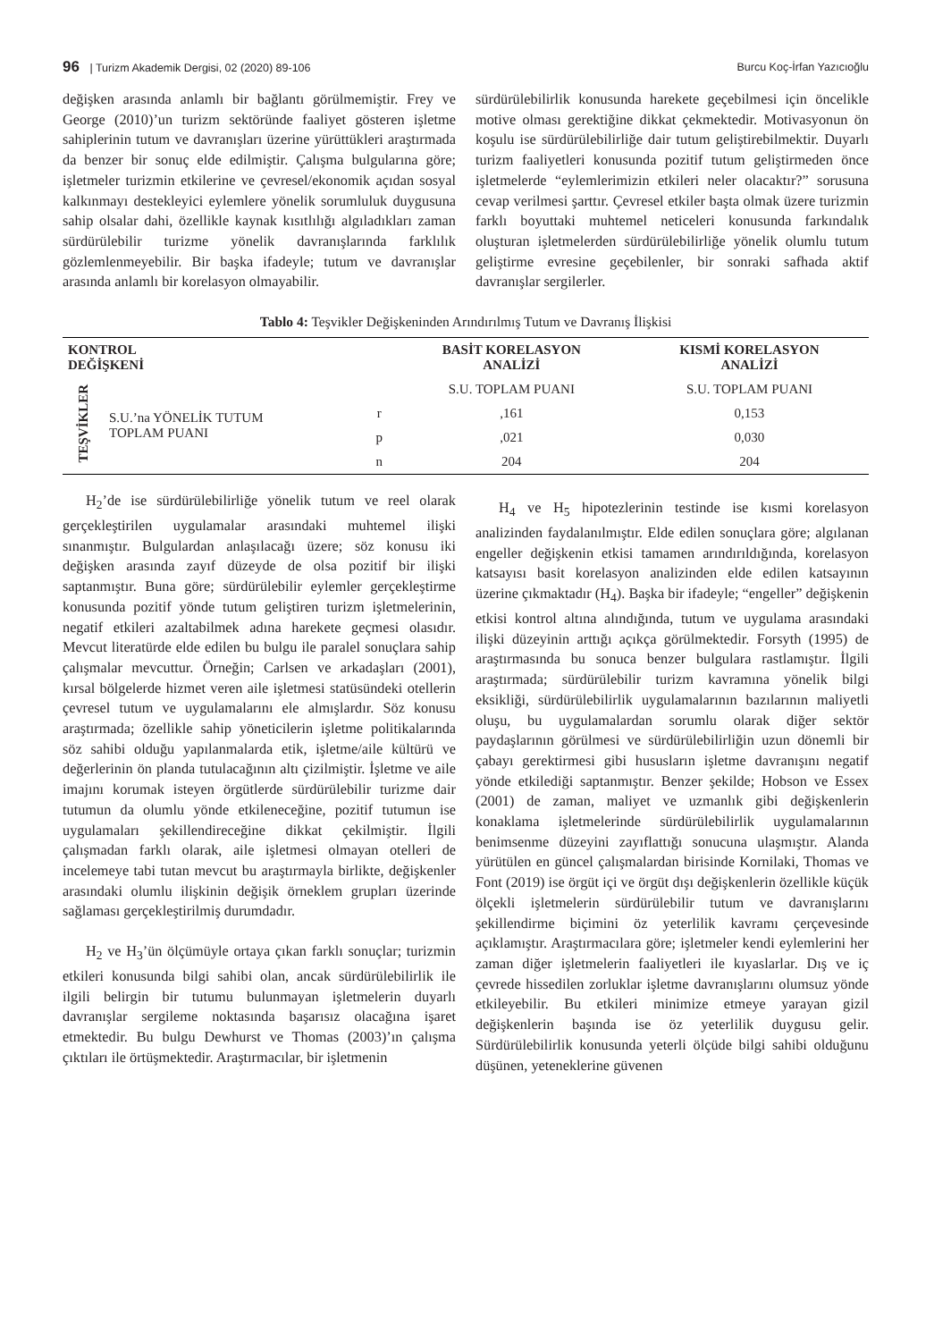96 | Turizm Akademik Dergisi, 02 (2020) 89-106 Burcu Koç-İrfan Yazıcıoğlu
değişken arasında anlamlı bir bağlantı görülmemiştir. Frey ve George (2010)’un turizm sektöründe faaliyet gösteren işletme sahiplerinin tutum ve davranışları üzerine yürüttükleri araştırmada da benzer bir sonuç elde edilmiştir. Çalışma bulgularına göre; işletmeler turizmin etkilerine ve çevresel/ekonomik açıdan sosyal kalkınmayı destekleyici eylemlere yönelik sorumluluk duygusuna sahip olsalar dahi, özellikle kaynak kısıtlılığı algıladıkları zaman sürdürülebilir turizme yönelik davranışlarında farklılık gözlemlenmeyebilir. Bir başka ifadeyle; tutum ve davranışlar arasında anlamlı bir korelasyon olmayabilir.
sürdürülebilirlik konusunda harekete geçebilmesi için öncelikle motive olması gerektiğine dikkat çekmektedir. Motivasyonun ön koşulu ise sürdürülebilirliğe dair tutum geliştirebilmektir. Duyarlı turizm faaliyetleri konusunda pozitif tutum geliştirmeden önce işletmelerde “eylemlerimizin etkileri neler olacaktır?” sorusuna cevap verilmesi şarttır. Çevresel etkiler başta olmak üzere turizmin farklı boyuttaki muhtemel neticeleri konusunda farkındalık oluşturan işletmelerden sürdürülebilirliğe yönelik olumlu tutum geliştirme evresine geçebilenler, bir sonraki safhada aktif davranışlar sergilerler.
Tablo 4: Teşvikler Değişkeninden Arındırılmış Tutum ve Davranış İlişkisi
| KONTROL DEĞİŞKENİ | | | BASİT KORELASYON ANALİZİ | KISMİ KORELASYON ANALİZİ |
| --- | --- | --- | --- | --- |
| TEŞVİKLER | S.U.’na YÖNELİK TUTUM TOPLAM PUANI | | S.U. TOPLAM PUANI | S.U. TOPLAM PUANI |
| | | r | ,161 | 0,153 |
| | | p | ,021 | 0,030 |
| | | n | 204 | 204 |
H<sub>2</sub>’de ise sürdürülebilirliğe yönelik tutum ve reel olarak gerçekleştirilen uygulamalar arasındaki muhtemel ilişki sınanmıştır. Bulgulardan anlaşılacağı üzere; söz konusu iki değişken arasında zayıf düzeyde de olsa pozitif bir ilişki saptanmıştır. Buna göre; sürdürülebilir eylemler gerçekleştirme konusunda pozitif yönde tutum geliştiren turizm işletmelerinin, negatif etkileri azaltabilmek adına harekete geçmesi olasıdır. Mevcut literatürde elde edilen bu bulgu ile paralel sonuçlara sahip çalışmalar mevcuttur. Örneğin; Carlsen ve arkadaşları (2001), kırsal bölgelerde hizmet veren aile işletmesi statüsündeki otellerin çevresel tutum ve uygulamalarını ele almışlardır. Söz konusu araştırmada; özellikle sahip yöneticilerin işletme politikalarında söz sahibi olduğu yapılanmalarda etik, işletme/aile kültürü ve değerlerinin ön planda tutulacağının altı çizilmiştir. İşletme ve aile imajını korumak isteyen örgütlerde sürdürülebilir turizme dair tutumun da olumlu yönde etkileneceğine, pozitif tutumun ise uygulamaları şekillendireceğine dikkat çekilmiştir. İlgili çalışmadan farklı olarak, aile işletmesi olmayan otelleri de incelemeye tabi tutan mevcut bu araştırmayla birlikte, değişkenler arasındaki olumlu ilişkinin değişik örneklem grupları üzerinde sağlaması gerçekleştirilmiş durumdadır.
H<sub>2</sub> ve H<sub>3</sub>’ün ölçümüyle ortaya çıkan farklı sonuçlar; turizmin etkileri konusunda bilgi sahibi olan, ancak sürdürülebilirlik ile ilgili belirgin bir tutumu bulunmayan işletmelerin duyarlı davranışlar sergileme noktasında başarısız olacağına işaret etmektedir. Bu bulgu Dewhurst ve Thomas (2003)’ın çalışma çıktıları ile örtüşmektedir. Araştırmacılar, bir işletmenin
H<sub>4</sub> ve H<sub>5</sub> hipotezlerinin testinde ise kısmi korelasyon analizinden faydalanılmıştır. Elde edilen sonuçlara göre; algılanan engeller değişkenin etkisi tamamen arındırıldığında, korelasyon katsayısı basit korelasyon analizinden elde edilen katsayının üzerine çıkmaktadır (H<sub>4</sub>). Başka bir ifadeyle; “engeller” değişkenin etkisi kontrol altına alındığında, tutum ve uygulama arasındaki ilişki düzeyinin arttığı açıkça görülmektedir. Forsyth (1995) de araştırmasında bu sonuca benzer bulgulara rastlamıştır. İlgili araştırmada; sürdürülebilir turizm kavramına yönelik bilgi eksikliği, sürdürülebilirlik uygulamalarının bazılarının maliyetli oluşu, bu uygulamalardan sorumlu olarak diğer sektör paydaşlarının görülmesi ve sürdürülebilirliğin uzun dönemli bir çabayı gerektirmesi gibi hususların işletme davranışını negatif yönde etkilediği saptanmıştır. Benzer şekilde; Hobson ve Essex (2001) de zaman, maliyet ve uzmanlık gibi değişkenlerin konaklama işletmelerinde sürdürülebilirlik uygulamalarının benimsenme düzeyini zayıflattığı sonucuna ulaşmıştır. Alanda yürütülen en güncel çalışmalardan birisinde Kornilaki, Thomas ve Font (2019) ise örgüt içi ve örgüt dışı değişkenlerin özellikle küçük ölçekli işletmelerin sürdürülebilir tutum ve davranışlarını şekillendirme biçimini öz yeterlilik kavramı çerçevesinde açıklamıştır. Araştırmacılara göre; işletmeler kendi eylemlerini her zaman diğer işletmelerin faaliyetleri ile kıyaslarlar. Dış ve iç çevrede hissedilen zorluklar işletme davranışlarını olumsuz yönde etkileyebilir. Bu etkileri minimize etmeye yarayan gizil değişkenlerin başında ise öz yeterlilik duygusu gelir. Sürdürülebilirlik konusunda yeterli ölçüde bilgi sahibi olduğunu düşünen, yeteneklerine güvenen